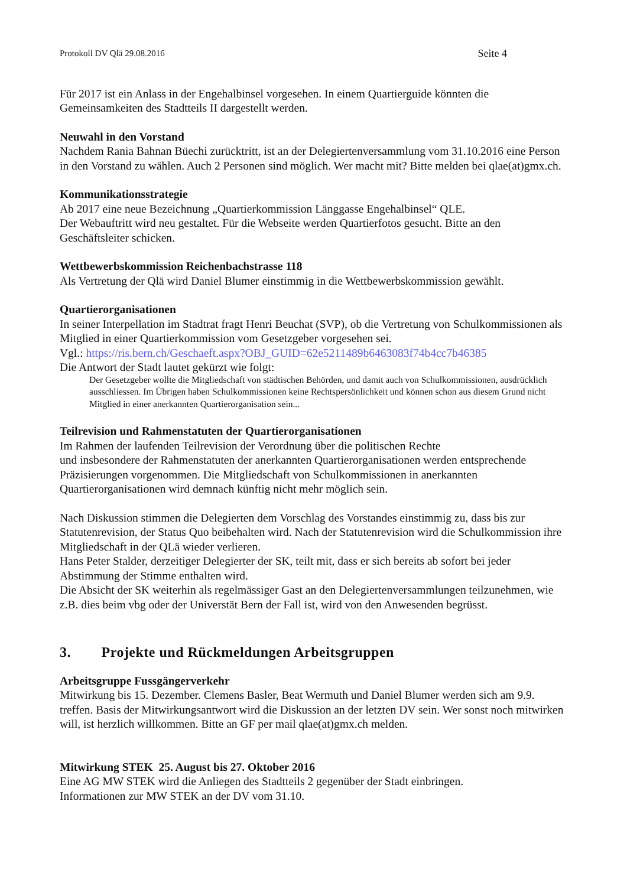Protokoll DV Qlä 29.08.2016 Seite 4
Für 2017 ist ein Anlass in der Engehalbinsel vorgesehen. In einem Quartierguide könnten die Gemeinsamkeiten des Stadtteils II dargestellt werden.
Neuwahl in den Vorstand
Nachdem Rania Bahnan Büechi zurücktritt, ist an der Delegiertenversammlung vom 31.10.2016 eine Person in den Vorstand zu wählen. Auch 2 Personen sind möglich. Wer macht mit? Bitte melden bei qlae(at)gmx.ch.
Kommunikationsstrategie
Ab 2017 eine neue Bezeichnung „Quartierkommission Länggasse Engehalbinsel“ QLE.
Der Webauftritt wird neu gestaltet. Für die Webseite werden Quartierfotos gesucht. Bitte an den Geschäftsleiter schicken.
Wettbewerbskommission Reichenbachstrasse 118
Als Vertretung der Qlä wird Daniel Blumer einstimmig in die Wettbewerbskommission gewählt.
Quartierorganisationen
In seiner Interpellation im Stadtrat fragt Henri Beuchat (SVP), ob die Vertretung von Schulkommissionen als Mitglied in einer Quartierkommission vom Gesetzgeber vorgesehen sei.
Vgl.: https://ris.bern.ch/Geschaeft.aspx?OBJ_GUID=62e5211489b6463083f74b4cc7b46385
Die Antwort der Stadt lautet gekürzt wie folgt:
Der Gesetzgeber wollte die Mitgliedschaft von städtischen Behörden, und damit auch von Schulkommissionen, ausdrücklich ausschliessen. Im Übrigen haben Schulkommissionen keine Rechtspersönlichkeit und können schon aus diesem Grund nicht Mitglied in einer anerkannten Quartierorganisation sein...
Teilrevision und Rahmenstatuten der Quartierorganisationen
Im Rahmen der laufenden Teilrevision der Verordnung über die politischen Rechte
und insbesondere der Rahmenstatuten der anerkannten Quartierorganisationen werden entsprechende Präzisierungen vorgenommen. Die Mitgliedschaft von Schulkommissionen in anerkannten Quartierorganisationen wird demnach künftig nicht mehr möglich sein.
Nach Diskussion stimmen die Delegierten dem Vorschlag des Vorstandes einstimmig zu, dass bis zur Statutenrevision, der Status Quo beibehalten wird. Nach der Statutenrevision wird die Schulkommission ihre Mitgliedschaft in der QLä wieder verlieren.
Hans Peter Stalder, derzeitiger Delegierter der SK, teilt mit, dass er sich bereits ab sofort bei jeder Abstimmung der Stimme enthalten wird.
Die Absicht der SK weiterhin als regelmässiger Gast an den Delegiertenversammlungen teilzunehmen, wie z.B. dies beim vbg oder der Universtät Bern der Fall ist, wird von den Anwesenden begrüsst.
3. Projekte und Rückmeldungen Arbeitsgruppen
Arbeitsgruppe Fussgängerverkehr
Mitwirkung bis 15. Dezember. Clemens Basler, Beat Wermuth und Daniel Blumer werden sich am 9.9. treffen. Basis der Mitwirkungsantwort wird die Diskussion an der letzten DV sein. Wer sonst noch mitwirken will, ist herzlich willkommen. Bitte an GF per mail qlae(at)gmx.ch melden.
Mitwirkung STEK 25. August bis 27. Oktober 2016
Eine AG MW STEK wird die Anliegen des Stadtteils 2 gegenüber der Stadt einbringen.
Informationen zur MW STEK an der DV vom 31.10.